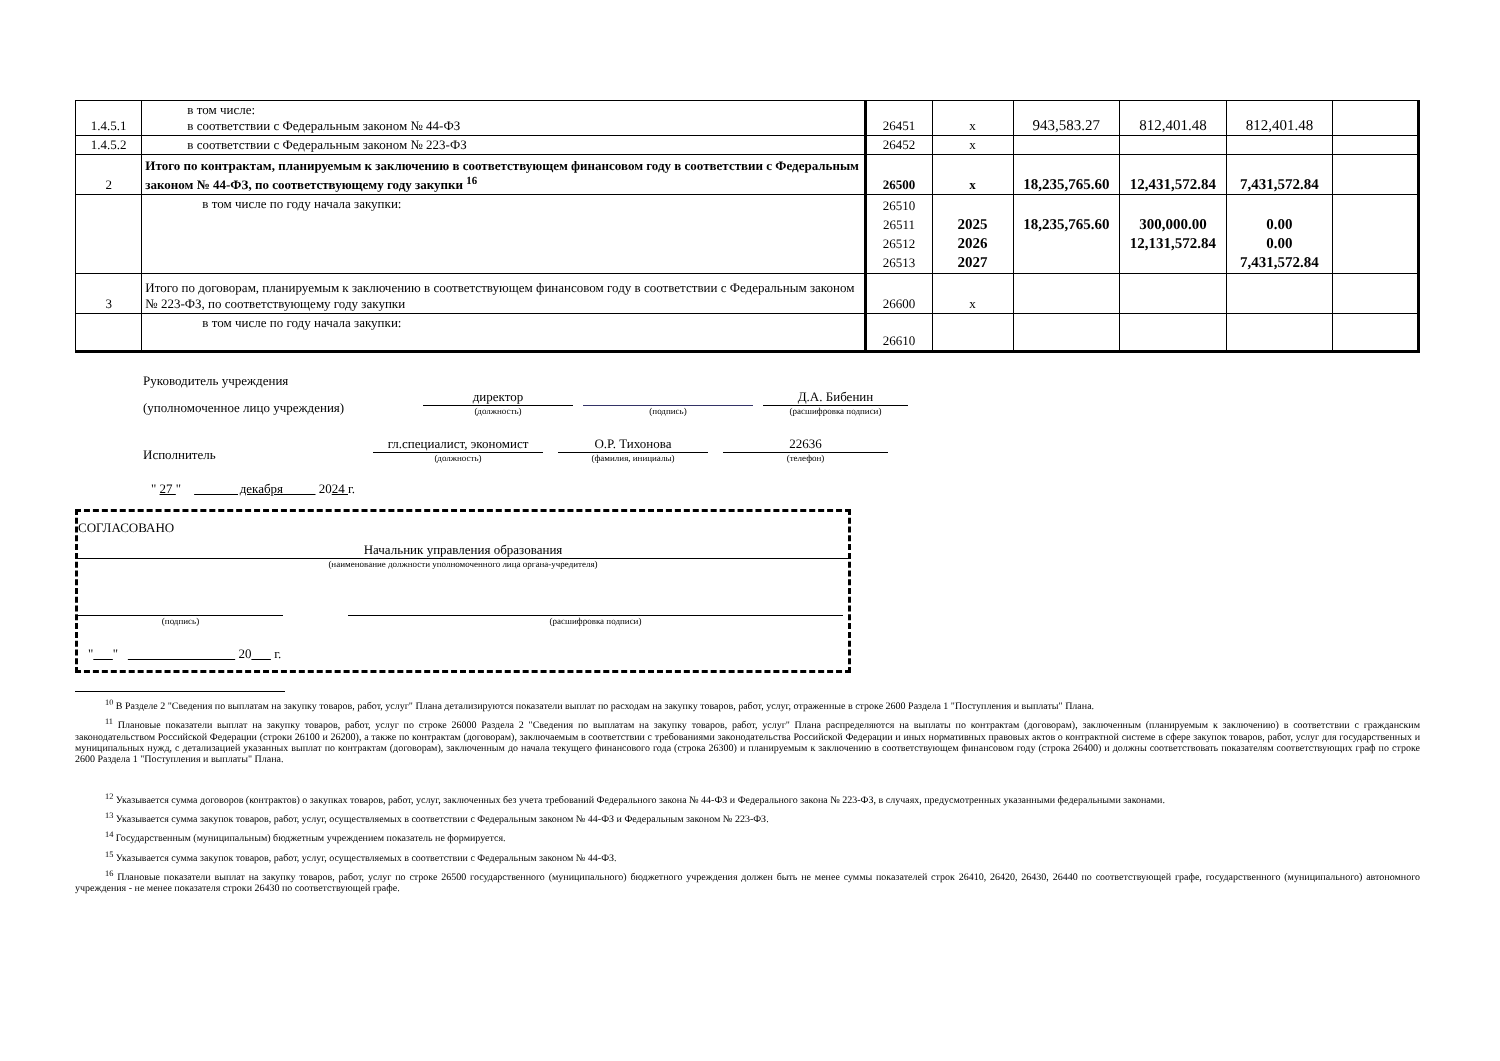| 1.4.5.1 | в том числе: в соответствии с Федеральным законом № 44-ФЗ | 26451 | x | 943,583.27 | 812,401.48 | 812,401.48 | |
| 1.4.5.2 | в соответствии с Федеральным законом № 223-ФЗ | 26452 | x | | | | |
| 2 | Итого по контрактам, планируемым к заключению в соответствующем финансовом году в соответствии с Федеральным законом № 44-ФЗ, по соответствующему году закупки <sup>16</sup> | 26500 | x | 18,235,765.60 | 12,431,572.84 | 7,431,572.84 | |
| | в том числе по году начала закупки: | 26510 26511 26512 26513 | 2025 2026 2027 | 18,235,765.60 | 300,000.00 12,131,572.84 | 0.00 0.00 7,431,572.84 | |
| 3 | Итого по договорам, планируемым к заключению в соответствующем финансовом году в соответствии с Федеральным законом № 223-ФЗ, по соответствующему году закупки | 26600 | x | | | | |
| | в том числе по году начала закупки: | 26610 | | | | | |
Руководитель учреждения
(уполномоченное лицо учреждения)
директор
(должность)
(подпись)
Д.А. Бибенин
(расшифровка подписи)
Исполнитель
гл.специалист, экономист
(должность)
О.Р. Тихонова
(фамилия, инициалы)
22636
(телефон)
" 27 " декабря 2024 г.
СОГЛАСОВАНО
Начальник управления образования
(наименование должности уполномоченного лица органа-учредителя)
(подпись)
(расшифровка подписи)
" " 20 г.
<sup>10</sup> В Разделе 2 "Сведения по выплатам на закупку товаров, работ, услуг" Плана детализируются показатели выплат по расходам на закупку товаров, работ, услуг, отраженные в строке 2600 Раздела 1 "Поступления и выплаты" Плана.
<sup>11</sup> Плановые показатели выплат на закупку товаров, работ, услуг по строке 26000 Раздела 2 "Сведения по выплатам на закупку товаров, работ, услуг" Плана распределяются на выплаты по контрактам (договорам), заключенным (планируемым к заключению) в соответствии с гражданским законодательством Российской Федерации (строки 26100 и 26200), а также по контрактам (договорам), заключаемым в соответствии с требованиями законодательства Российской Федерации и иных нормативных правовых актов о контрактной системе в сфере закупок товаров, работ, услуг для государственных и муниципальных нужд, с детализацией указанных выплат по контрактам (договорам), заключенным до начала текущего финансового года (строка 26300) и планируемым к заключению в соответствующем финансовом году (строка 26400) и должны соответствовать показателям соответствующих граф по строке 2600 Раздела 1 "Поступления и выплаты" Плана.
<sup>12</sup> Указывается сумма договоров (контрактов) о закупках товаров, работ, услуг, заключенных без учета требований Федерального закона № 44-ФЗ и Федерального закона № 223-ФЗ, в случаях, предусмотренных указанными федеральными законами.
<sup>13</sup> Указывается сумма закупок товаров, работ, услуг, осуществляемых в соответствии с Федеральным законом № 44-ФЗ и Федеральным законом № 223-ФЗ.
<sup>14</sup> Государственным (муниципальным) бюджетным учреждением показатель не формируется.
<sup>15</sup> Указывается сумма закупок товаров, работ, услуг, осуществляемых в соответствии с Федеральным законом № 44-ФЗ.
<sup>16</sup> Плановые показатели выплат на закупку товаров, работ, услуг по строке 26500 государственного (муниципального) бюджетного учреждения должен быть не менее суммы показателей строк 26410, 26420, 26430, 26440 по соответствующей графе, государственного (муниципального) автономного учреждения - не менее показателя строки 26430 по соответствующей графе.